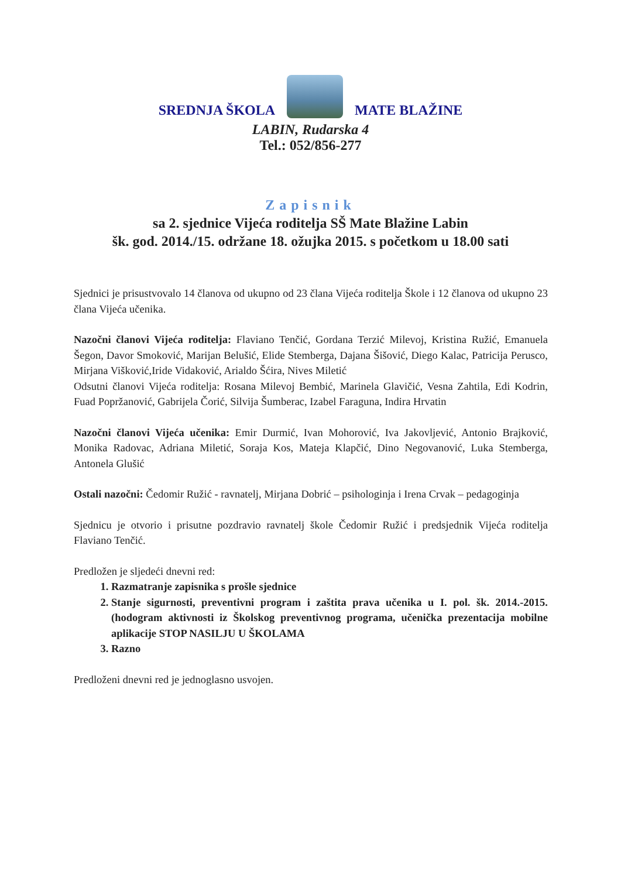SREDNJA ŠKOLA
MATE BLAŽINE
LABIN, Rudarska 4
Tel.: 052/856-277
Zapisnik
sa 2. sjednice Vijeća roditelja SŠ Mate Blažine Labin
šk. god. 2014./15. održane 18. ožujka 2015. s početkom u 18.00 sati
Sjednici je prisustvovalo 14 članova od ukupno od 23 člana Vijeća roditelja Škole i 12 članova od ukupno 23 člana Vijeća učenika.
Nazočni članovi Vijeća roditelja: Flaviano Tenčić, Gordana Terzić Milevoj, Kristina Ružić, Emanuela Šegon, Davor Smoković, Marijan Belušić, Elide Stemberga, Dajana Šišović, Diego Kalac, Patricija Perusco, Mirjana Višković,Iride Vidaković, Arialdo Šćira, Nives Miletić
Odsutni članovi Vijeća roditelja: Rosana Milevoj Bembić, Marinela Glavičić, Vesna Zahtila, Edi Kodrin, Fuad Popržanović, Gabrijela Čorić, Silvija Šumberac, Izabel Faraguna, Indira Hrvatin
Nazočni članovi Vijeća učenika: Emir Durmić, Ivan Mohorović, Iva Jakovljević, Antonio Brajković, Monika Radovac, Adriana Miletić, Soraja Kos, Mateja Klapčić, Dino Negovanović, Luka Stemberga, Antonela Glušić
Ostali nazočni: Čedomir Ružić - ravnatelj, Mirjana Dobrić – psihologinja i Irena Crvak – pedagoginja
Sjednicu je otvorio i prisutne pozdravio ravnatelj škole Čedomir Ružić i predsjednik Vijeća roditelja Flaviano Tenčić.
Predložen je sljedeći dnevni red:
1. Razmatranje zapisnika s prošle sjednice
2. Stanje sigurnosti, preventivni program i zaštita prava učenika u I. pol. šk. 2014.-2015. (hodogram aktivnosti iz Školskog preventivnog programa, učenička prezentacija mobilne aplikacije STOP NASILJU U ŠKOLAMA
3. Razno
Predloženi dnevni red je jednoglasno usvojen.